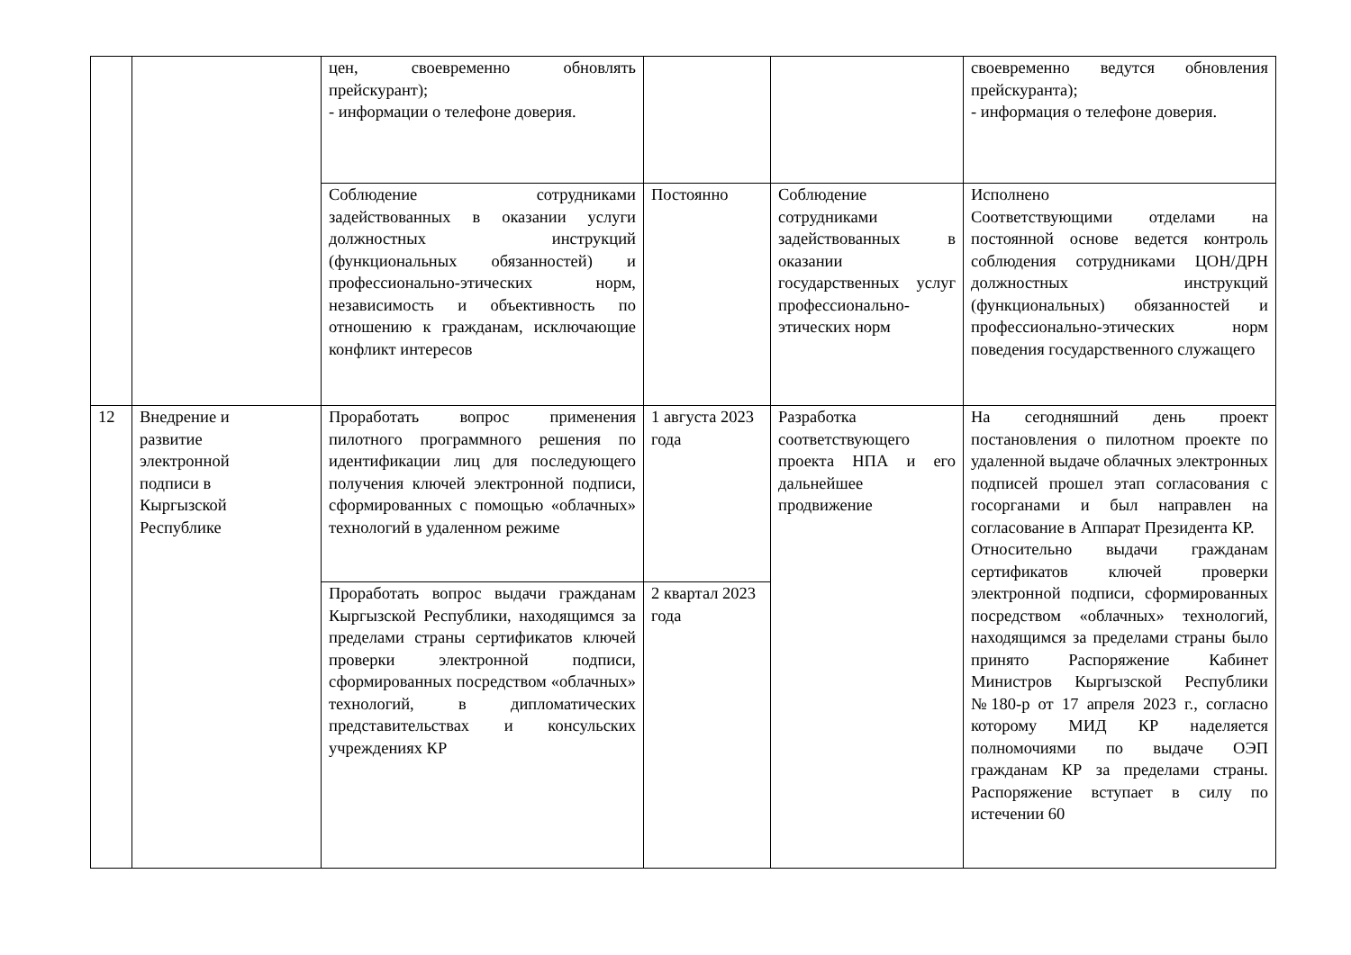| | | цен, своевременно обновлять прейскурант); - информации о телефоне доверия. | | | своевременно ведутся обновления прейскуранта); - информация о телефоне доверия. |
| | | Соблюдение сотрудниками задействованных в оказании услуги должностных инструкций (функциональных обязанностей) и профессионально-этических норм, независимость и объективность по отношению к гражданам, исключающие конфликт интересов | Постоянно | Соблюдение сотрудниками задействованных в оказании государственных услуг профессионально-этических норм | Исполнено Соответствующими отделами на постоянной основе ведется контроль соблюдения сотрудниками ЦОН/ДРН должностных инструкций (функциональных) обязанностей и профессионально-этических норм поведения государственного служащего |
| 12 | Внедрение и развитие электронной подписи в Кыргызской Республике | Проработать вопрос применения пилотного программного решения по идентификации лиц для последующего получения ключей электронной подписи, сформированных с помощью «облачных» технологий в удаленном режиме | 1 августа 2023 года | Разработка соответствующего проекта НПА и его дальнейшее продвижение | На сегодняшний день проект постановления о пилотном проекте по удаленной выдаче облачных электронных подписей прошел этап согласования с госорганами и был направлен на согласование в Аппарат Президента КР. Относительно выдачи гражданам сертификатов ключей проверки электронной подписи, сформированных посредством «облачных» технологий, находящимся за пределами страны было принято Распоряжение Кабинет Министров Кыргызской Республики №180-р от 17 апреля 2023 г., согласно которому МИД КР наделяется полномочиями по выдаче ОЭП гражданам КР за пределами страны. Распоряжение вступает в силу по истечении 60 |
| | | Проработать вопрос выдачи гражданам Кыргызской Республики, находящимся за пределами страны сертификатов ключей проверки электронной подписи, сформированных посредством «облачных» технологий, в дипломатических представительствах и консульских учреждениях КР | 2 квартал 2023 года | | |